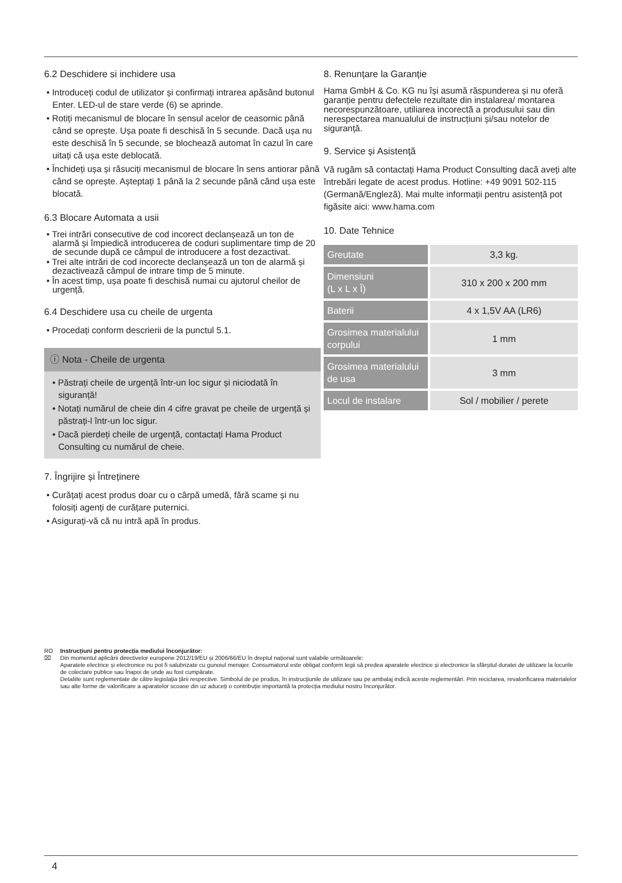6.2 Deschidere si inchidere usa
• Introduceți codul de utilizator și confirmați intrarea apăsând butonul Enter. LED-ul de stare verde (6) se aprinde.
• Rotiți mecanismul de blocare în sensul acelor de ceasornic până când se oprește. Ușa poate fi deschisă în 5 secunde. Dacă ușa nu este deschisă în 5 secunde, se blochează automat în cazul în care uitați că ușa este deblocată.
• Închideți ușa și răsuciți mecanismul de blocare în sens antiorar până când se oprește. Așteptați 1 până la 2 secunde până când ușa este blocată.
6.3 Blocare Automata a usii
• Trei intrări consecutive de cod incorect declanșează un ton de alarmă și împiedică introducerea de coduri suplimentare timp de 20 de secunde după ce câmpul de introducere a fost dezactivat.
• Trei alte intrări de cod incorecte declanșează un ton de alarmă și dezactivează câmpul de intrare timp de 5 minute.
• În acest timp, ușa poate fi deschisă numai cu ajutorul cheilor de urgență.
6.4 Deschidere usa cu cheile de urgenta
• Procedați conform descrierii de la punctul 5.1.
ⓘ Nota - Cheile de urgenta
• Păstrați cheile de urgență într-un loc sigur și niciodată în siguranță!
• Notați numărul de cheie din 4 cifre gravat pe cheile de urgență și păstrați-l într-un loc sigur.
• Dacă pierdeți cheile de urgență, contactați Hama Product Consulting cu numărul de cheie.
7. Îngrijire și Întreținere
• Curățați acest produs doar cu o cârpă umedă, fără scame și nu folosiți agenți de curățare puternici.
• Asigurați-vă că nu intră apă în produs.
8. Renunțare la Garanție
Hama GmbH & Co. KG nu își asumă răspunderea și nu oferă garanție pentru defectele rezultate din instalarea/ montarea necorespunzătoare, utiliarea incorectă a produsului sau din nerespectarea manualului de instrucțiuni și/sau notelor de siguranță.
9. Service și Asistență
Vă rugăm să contactați Hama Product Consulting dacă aveți alte întrebări legate de acest produs. Hotline: +49 9091 502-115 (Germană/Engleză). Mai multe informații pentru asistență pot figăsite aici: www.hama.com
10. Date Tehnice
| Greutate | 3,3 kg. |
| Dimensiuni (L x L x Î) | 310 x 200 x 200 mm |
| Baterii | 4 x 1,5V AA (LR6) |
| Grosimea materialului corpului | 1 mm |
| Grosimea materialului de usa | 3 mm |
| Locul de instalare | Sol / mobilier / perete |
RO
⌧
Instrucțiuni pentru protecția mediului înconjurător:
Din momentul aplicării directivelor europene 2012/19/EU și 2006/66/EU în dreptul național sunt valabile următoarele:
Aparatele electrice și electronice nu pot fi salubrizate cu gunoiul menajer. Consumatorul este obligat conform legii să predea aparatele electrice și electronice la sfârșitul duratei de utilizare la locurile de colectare publice sau înapoi de unde au fost cumpărate.
Detaliile sunt reglementate de către legislația țării respective. Simbolul de pe produs, în instrucțiunile de utilizare sau pe ambalaj indică aceste reglementări. Prin reciclarea, revalorificarea materialelor sau alte forme de valorificare a aparatelor scoase din uz aduceți o contribuție importantă la protecția mediului nostru înconjurător.
4